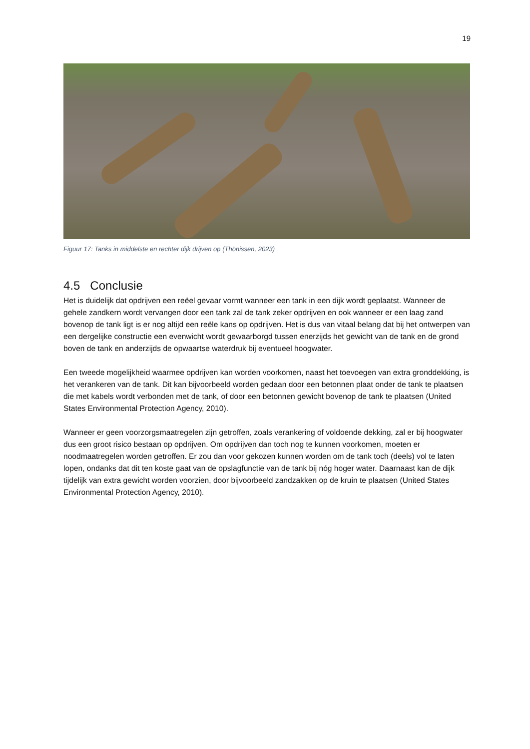19
Figuur 17: Tanks in middelste en rechter dijk drijven op (Thönissen, 2023)
4.5 Conclusie
Het is duidelijk dat opdrijven een reëel gevaar vormt wanneer een tank in een dijk wordt geplaatst. Wanneer de gehele zandkern wordt vervangen door een tank zal de tank zeker opdrijven en ook wanneer er een laag zand bovenop de tank ligt is er nog altijd een reële kans op opdrijven. Het is dus van vitaal belang dat bij het ontwerpen van een dergelijke constructie een evenwicht wordt gewaarborgd tussen enerzijds het gewicht van de tank en de grond boven de tank en anderzijds de opwaartse waterdruk bij eventueel hoogwater.
Een tweede mogelijkheid waarmee opdrijven kan worden voorkomen, naast het toevoegen van extra gronddekking, is het verankeren van de tank. Dit kan bijvoorbeeld worden gedaan door een betonnen plaat onder de tank te plaatsen die met kabels wordt verbonden met de tank, of door een betonnen gewicht bovenop de tank te plaatsen (United States Environmental Protection Agency, 2010).
Wanneer er geen voorzorgsmaatregelen zijn getroffen, zoals verankering of voldoende dekking, zal er bij hoogwater dus een groot risico bestaan op opdrijven. Om opdrijven dan toch nog te kunnen voorkomen, moeten er noodmaatregelen worden getroffen. Er zou dan voor gekozen kunnen worden om de tank toch (deels) vol te laten lopen, ondanks dat dit ten koste gaat van de opslagfunctie van de tank bij nóg hoger water. Daarnaast kan de dijk tijdelijk van extra gewicht worden voorzien, door bijvoorbeeld zandzakken op de kruin te plaatsen (United States Environmental Protection Agency, 2010).